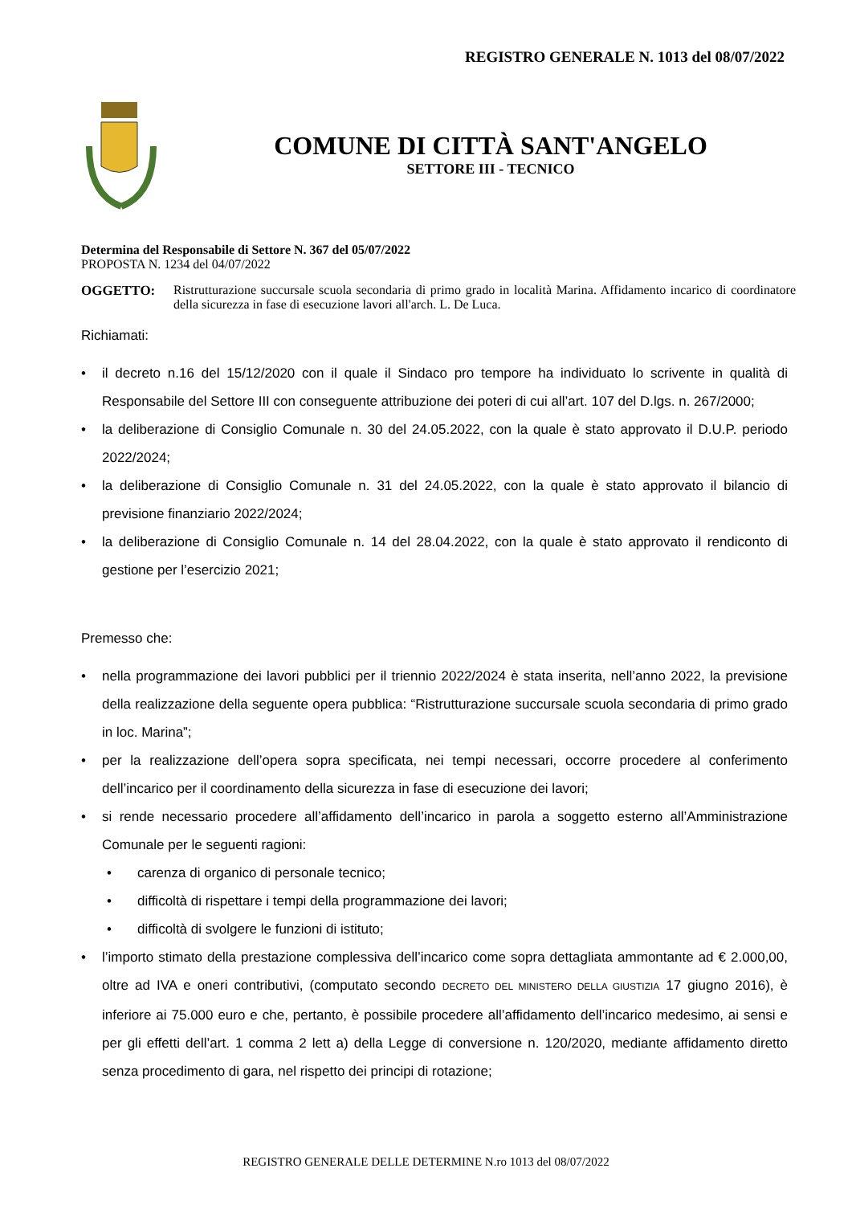REGISTRO GENERALE N. 1013 del 08/07/2022
COMUNE DI CITTÀ SANT'ANGELO
SETTORE III - TECNICO
Determina del Responsabile di Settore N. 367 del 05/07/2022
PROPOSTA N. 1234 del 04/07/2022
OGGETTO: Ristrutturazione succursale scuola secondaria di primo grado in località Marina. Affidamento incarico di coordinatore della sicurezza in fase di esecuzione lavori all'arch. L. De Luca.
Richiamati:
• il decreto n.16 del 15/12/2020 con il quale il Sindaco pro tempore ha individuato lo scrivente in qualità di Responsabile del Settore III con conseguente attribuzione dei poteri di cui all’art. 107 del D.lgs. n. 267/2000;
• la deliberazione di Consiglio Comunale n. 30 del 24.05.2022, con la quale è stato approvato il D.U.P. periodo 2022/2024;
• la deliberazione di Consiglio Comunale n. 31 del 24.05.2022, con la quale è stato approvato il bilancio di previsione finanziario 2022/2024;
• la deliberazione di Consiglio Comunale n. 14 del 28.04.2022, con la quale è stato approvato il rendiconto di gestione per l’esercizio 2021;
Premesso che:
• nella programmazione dei lavori pubblici per il triennio 2022/2024 è stata inserita, nell’anno 2022, la previsione della realizzazione della seguente opera pubblica: “Ristrutturazione succursale scuola secondaria di primo grado in loc. Marina”;
• per la realizzazione dell’opera sopra specificata, nei tempi necessari, occorre procedere al conferimento dell’incarico per il coordinamento della sicurezza in fase di esecuzione dei lavori;
• si rende necessario procedere all’affidamento dell’incarico in parola a soggetto esterno all’Amministrazione Comunale per le seguenti ragioni:
• carenza di organico di personale tecnico;
• difficoltà di rispettare i tempi della programmazione dei lavori;
• difficoltà di svolgere le funzioni di istituto;
• l’importo stimato della prestazione complessiva dell’incarico come sopra dettagliata ammontante ad € 2.000,00, oltre ad IVA e oneri contributivi, (computato secondo DECRETO DEL MINISTERO DELLA GIUSTIZIA 17 giugno 2016), è inferiore ai 75.000 euro e che, pertanto, è possibile procedere all’affidamento dell’incarico medesimo, ai sensi e per gli effetti dell’art. 1 comma 2 lett a) della Legge di conversione n. 120/2020, mediante affidamento diretto senza procedimento di gara, nel rispetto dei principi di rotazione;
REGISTRO GENERALE DELLE DETERMINE N.ro 1013 del 08/07/2022